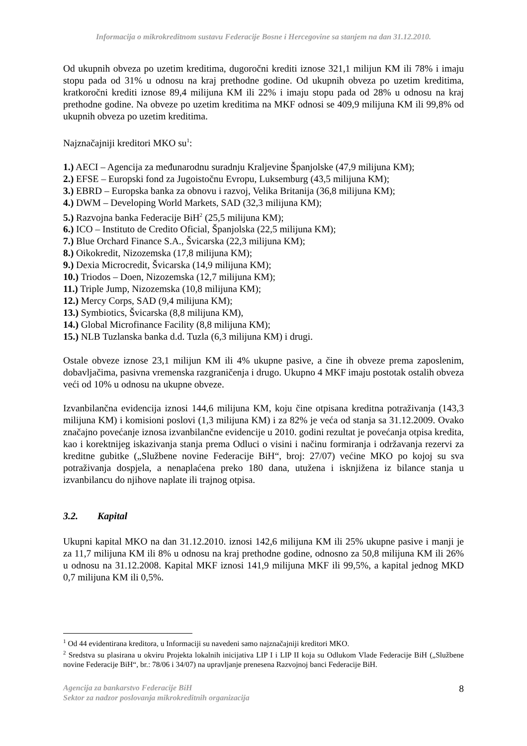Informacija o mikrokreditnom sustavu Federacije Bosne i Hercegovine sa stanjem na dan 31.12.2010.
Od ukupnih obveza po uzetim kreditima, dugoročni krediti iznose 321,1 milijun KM ili 78% i imaju stopu pada od 31% u odnosu na kraj prethodne godine. Od ukupnih obveza po uzetim kreditima, kratkoročni krediti iznose 89,4 milijuna KM ili 22% i imaju stopu pada od 28% u odnosu na kraj prethodne godine. Na obveze po uzetim kreditima na MKF odnosi se 409,9 milijuna KM ili 99,8% od ukupnih obveza po uzetim kreditima.
Najznačajniji kreditori MKO su<sup>1</sup>:
1.) AECI – Agencija za međunarodnu suradnju Kraljevine Španjolske (47,9 milijuna KM);
2.) EFSE – Europski fond za Jugoistočnu Evropu, Luksemburg (43,5 milijuna KM);
3.) EBRD – Europska banka za obnovu i razvoj, Velika Britanija (36,8 milijuna KM);
4.) DWM – Developing World Markets, SAD (32,3 milijuna KM);
5.) Razvojna banka Federacije BiH<sup>2</sup> (25,5 milijuna KM);
6.) ICO – Instituto de Credito Oficial, Španjolska (22,5 milijuna KM);
7.) Blue Orchard Finance S.A., Švicarska (22,3 milijuna KM);
8.) Oikokredit, Nizozemska (17,8 milijuna KM);
9.) Dexia Microcredit, Švicarska (14,9 milijuna KM);
10.) Triodos – Doen, Nizozemska (12,7 milijuna KM);
11.) Triple Jump, Nizozemska (10,8 milijuna KM);
12.) Mercy Corps, SAD (9,4 milijuna KM);
13.) Symbiotics, Švicarska (8,8 milijuna KM),
14.) Global Microfinance Facility (8,8 milijuna KM);
15.) NLB Tuzlanska banka d.d. Tuzla (6,3 milijuna KM) i drugi.
Ostale obveze iznose 23,1 milijun KM ili 4% ukupne pasive, a čine ih obveze prema zaposlenim, dobavljačima, pasivna vremenska razgraničenja i drugo. Ukupno 4 MKF imaju postotak ostalih obveza veći od 10% u odnosu na ukupne obveze.
Izvanbilančna evidencija iznosi 144,6 milijuna KM, koju čine otpisana kreditna potraživanja (143,3 milijuna KM) i komisioni poslovi (1,3 milijuna KM) i za 82% je veća od stanja sa 31.12.2009. Ovako značajno povećanje iznosa izvanbilančne evidencije u 2010. godini rezultat je povećanja otpisa kredita, kao i korektnijeg iskazivanja stanja prema Odluci o visini i načinu formiranja i održavanja rezervi za kreditne gubitke („Službene novine Federacije BiH“, broj: 27/07) većine MKO po kojoj su sva potraživanja dospjela, a nenaplaćena preko 180 dana, utužena i isknjižena iz bilance stanja u izvanbilancu do njihove naplate ili trajnog otpisa.
3.2. Kapital
Ukupni kapital MKO na dan 31.12.2010. iznosi 142,6 milijuna KM ili 25% ukupne pasive i manji je za 11,7 milijuna KM ili 8% u odnosu na kraj prethodne godine, odnosno za 50,8 milijuna KM ili 26% u odnosu na 31.12.2008. Kapital MKF iznosi 141,9 milijuna MKF ili 99,5%, a kapital jednog MKD 0,7 milijuna KM ili 0,5%.
<sup>1</sup> Od 44 evidentirana kreditora, u Informaciji su navedeni samo najznačajniji kreditori MKO.
<sup>2</sup> Sredstva su plasirana u okviru Projekta lokalnih inicijativa LIP I i LIP II koja su Odlukom Vlade Federacije BiH („Službene novine Federacije BiH“, br.: 78/06 i 34/07) na upravljanje prenesena Razvojnoj banci Federacije BiH.
Agencija za bankarstvo Federacije BiH
Sektor za nadzor poslovanja mikrokreditnih organizacija
8